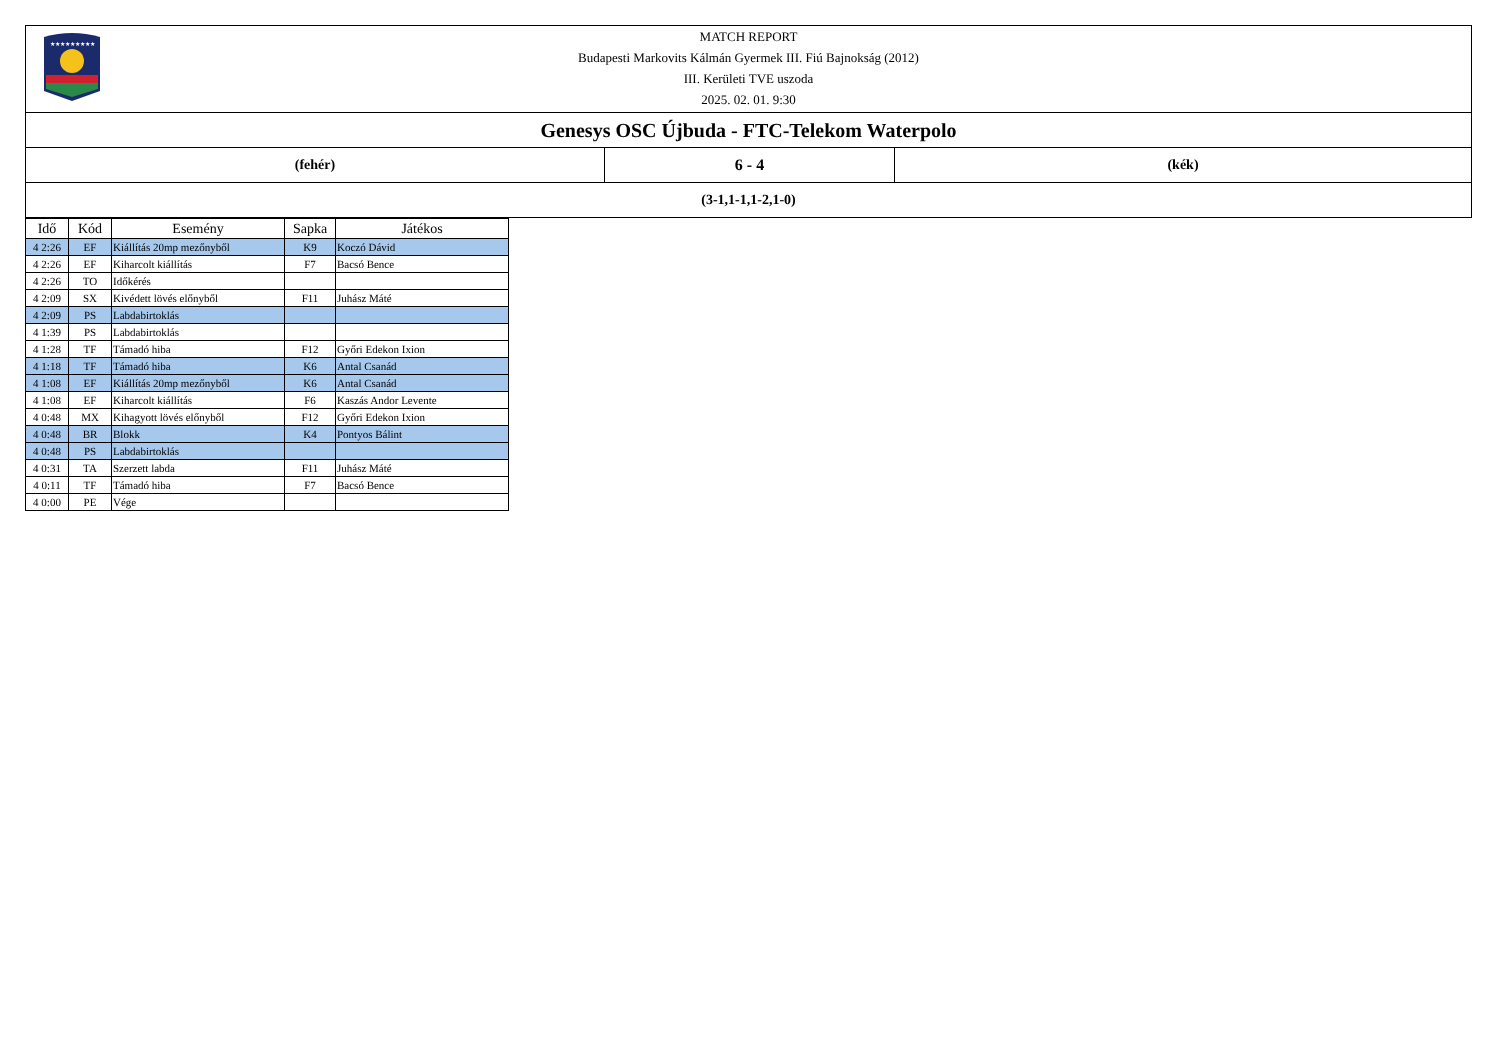★★★★★★★★★
MATCH REPORT
Budapesti Markovits Kálmán Gyermek III. Fiú Bajnokság (2012)
III. Kerületi TVE uszoda
2025. 02. 01. 9:30
Genesys OSC Újbuda - FTC-Telekom Waterpolo
(fehér) 6 - 4 (kék)
(3-1,1-1,1-2,1-0)
| Idő | Kód | Esemény | Sapka | Játékos |
| --- | --- | --- | --- | --- |
| 4 2:26 | EF | Kiállítás 20mp mezőnyből | K9 | Koczó Dávid |
| 4 2:26 | EF | Kiharcolt kiállítás | F7 | Bacsó Bence |
| 4 2:26 | TO | Időkérés | | |
| 4 2:09 | SX | Kivédett lövés előnyből | F11 | Juhász Máté |
| 4 2:09 | PS | Labdabirtoklás | | |
| 4 1:39 | PS | Labdabirtoklás | | |
| 4 1:28 | TF | Támadó hiba | F12 | Győri Edekon Ixion |
| 4 1:18 | TF | Támadó hiba | K6 | Antal Csanád |
| 4 1:08 | EF | Kiállítás 20mp mezőnyből | K6 | Antal Csanád |
| 4 1:08 | EF | Kiharcolt kiállítás | F6 | Kaszás Andor Levente |
| 4 0:48 | MX | Kihagyott lövés előnyből | F12 | Győri Edekon Ixion |
| 4 0:48 | BR | Blokk | K4 | Pontyos Bálint |
| 4 0:48 | PS | Labdabirtoklás | | |
| 4 0:31 | TA | Szerzett labda | F11 | Juhász Máté |
| 4 0:11 | TF | Támadó hiba | F7 | Bacsó Bence |
| 4 0:00 | PE | Vége | | |